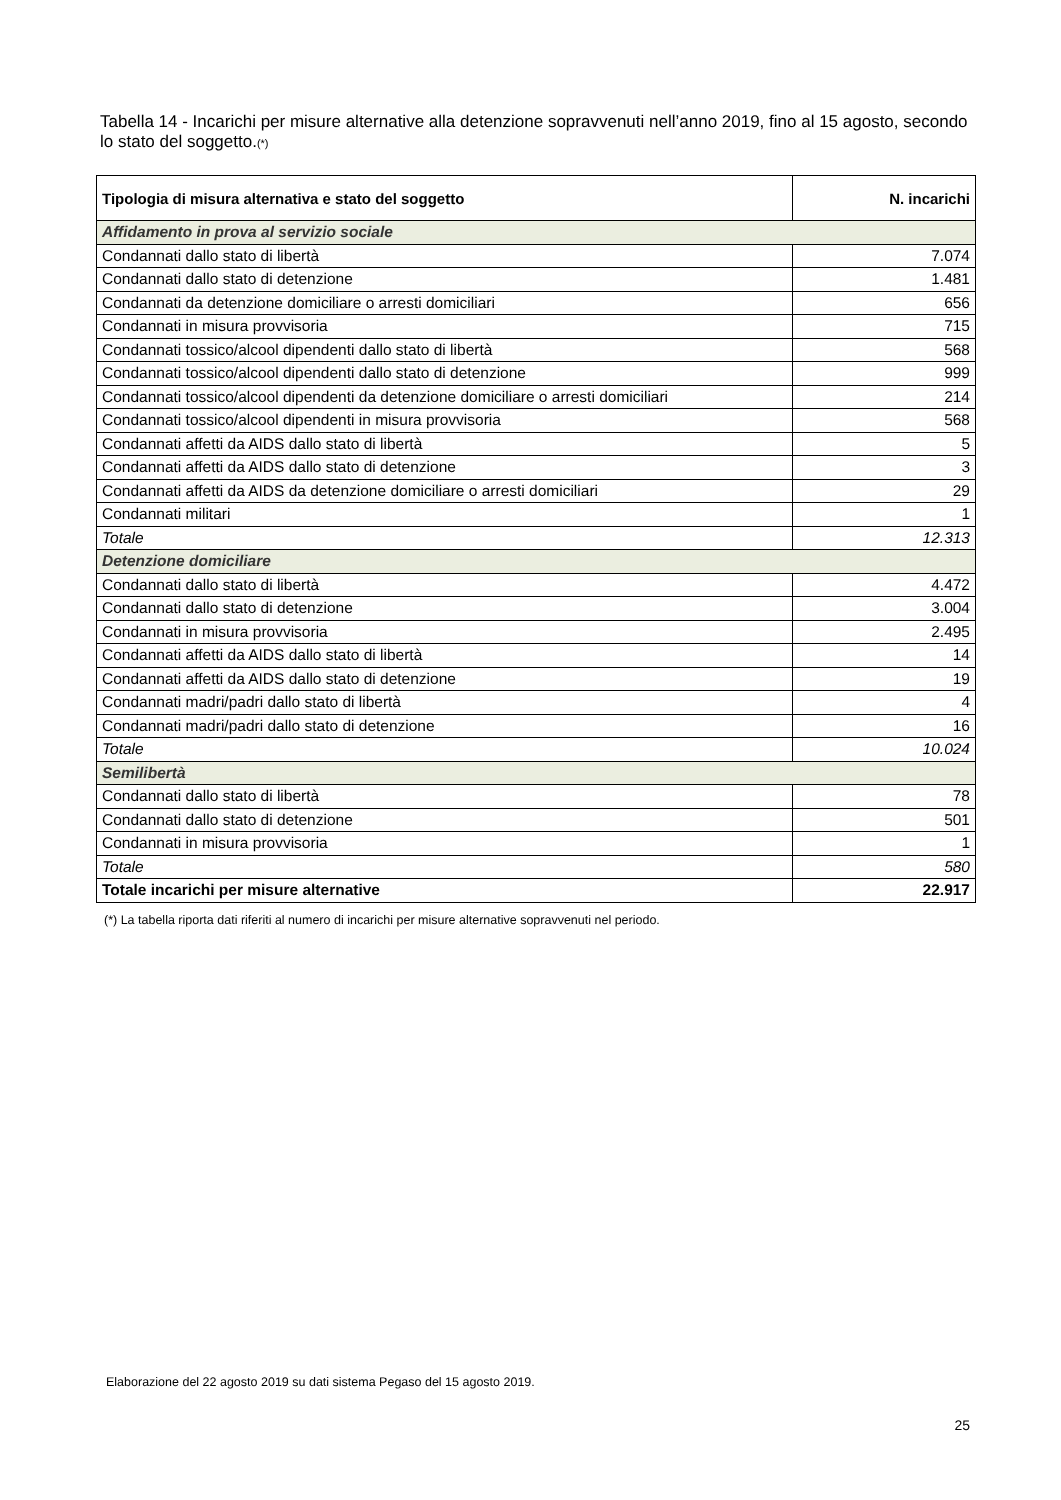Tabella 14 - Incarichi per misure alternative alla detenzione sopravvenuti nell’anno 2019, fino al 15 agosto, secondo lo stato del soggetto.(*)
| Tipologia di misura alternativa e stato del soggetto | N. incarichi |
| --- | --- |
| Affidamento in prova al servizio sociale | |
| Condannati dallo stato di libertà | 7.074 |
| Condannati dallo stato di detenzione | 1.481 |
| Condannati da detenzione domiciliare o arresti domiciliari | 656 |
| Condannati in misura provvisoria | 715 |
| Condannati tossico/alcool dipendenti dallo stato di libertà | 568 |
| Condannati tossico/alcool dipendenti dallo stato di detenzione | 999 |
| Condannati tossico/alcool dipendenti da detenzione domiciliare o arresti domiciliari | 214 |
| Condannati tossico/alcool dipendenti in misura provvisoria | 568 |
| Condannati affetti da AIDS dallo stato di libertà | 5 |
| Condannati affetti da AIDS dallo stato di detenzione | 3 |
| Condannati affetti da AIDS da detenzione domiciliare o arresti domiciliari | 29 |
| Condannati militari | 1 |
| Totale | 12.313 |
| Detenzione domiciliare | |
| Condannati dallo stato di libertà | 4.472 |
| Condannati dallo stato di detenzione | 3.004 |
| Condannati in misura provvisoria | 2.495 |
| Condannati affetti da AIDS dallo stato di libertà | 14 |
| Condannati affetti da AIDS dallo stato di detenzione | 19 |
| Condannati madri/padri dallo stato di libertà | 4 |
| Condannati madri/padri dallo stato di detenzione | 16 |
| Totale | 10.024 |
| Semilibertà | |
| Condannati dallo stato di libertà | 78 |
| Condannati dallo stato di detenzione | 501 |
| Condannati in misura provvisoria | 1 |
| Totale | 580 |
| Totale incarichi per misure alternative | 22.917 |
(*) La tabella riporta dati riferiti al numero di incarichi per misure alternative sopravvenuti nel periodo.
Elaborazione del 22 agosto 2019 su dati sistema Pegaso del 15 agosto 2019.
25